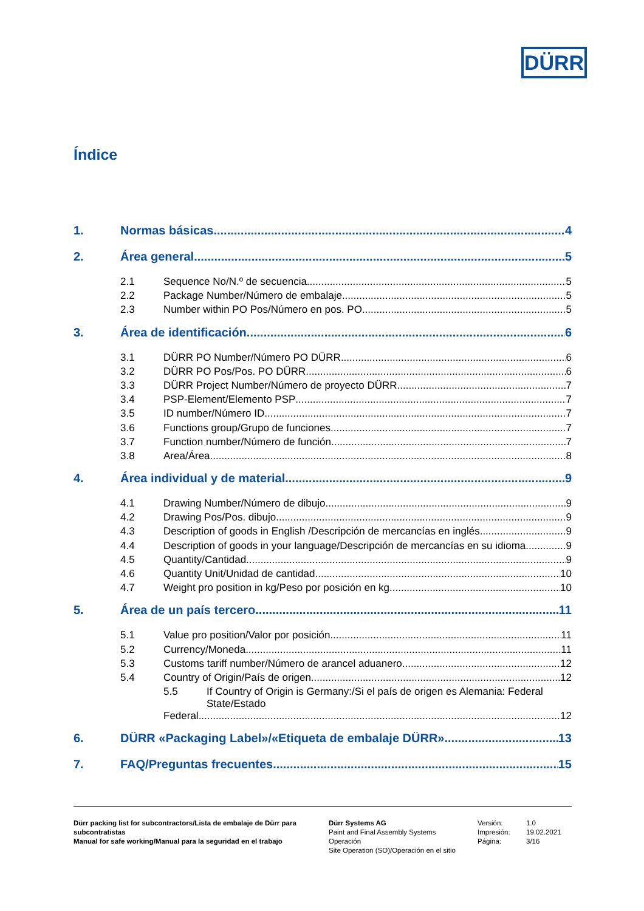DÜRR
Índice
1. Normas básicas 4
2. Área general 5
2.1 Sequence No/N.º de secuencia 5
2.2 Package Number/Número de embalaje 5
2.3 Number within PO Pos/Número en pos. PO 5
3. Área de identificación 6
3.1 DÜRR PO Number/Número PO DÜRR 6
3.2 DÜRR PO Pos/Pos. PO DÜRR 6
3.3 DÜRR Project Number/Número de proyecto DÜRR 7
3.4 PSP-Element/Elemento PSP 7
3.5 ID number/Número ID 7
3.6 Functions group/Grupo de funciones 7
3.7 Function number/Número de función 7
3.8 Area/Área 8
4. Área individual y de material 9
4.1 Drawing Number/Número de dibujo 9
4.2 Drawing Pos/Pos. dibujo 9
4.3 Description of goods in English /Descripción de mercancías en inglés 9
4.4 Description of goods in your language/Descripción de mercancías en su idioma 9
4.5 Quantity/Cantidad 9
4.6 Quantity Unit/Unidad de cantidad 10
4.7 Weight pro position in kg/Peso por posición en kg 10
5. Área de un país tercero 11
5.1 Value pro position/Valor por posición 11
5.2 Currency/Moneda 11
5.3 Customs tariff number/Número de arancel aduanero 12
5.4 Country of Origin/País de origen 12
5.5 If Country of Origin is Germany:/Si el país de origen es Alemania: Federal State/Estado
Federal 12
6. DÜRR «Packaging Label»/«Etiqueta de embalaje DÜRR» 13
7. FAQ/Preguntas frecuentes 15
Dürr packing list for subcontractors/Lista de embalaje de Dürr para subcontratistas
Manual for safe working/Manual para la seguridad en el trabajo
Dürr Systems AG
Paint and Final Assembly Systems
Operación
Site Operation (SO)/Operación en el sitio
Versión:
Impresión:
Página:
1.0
19.02.2021
3/16